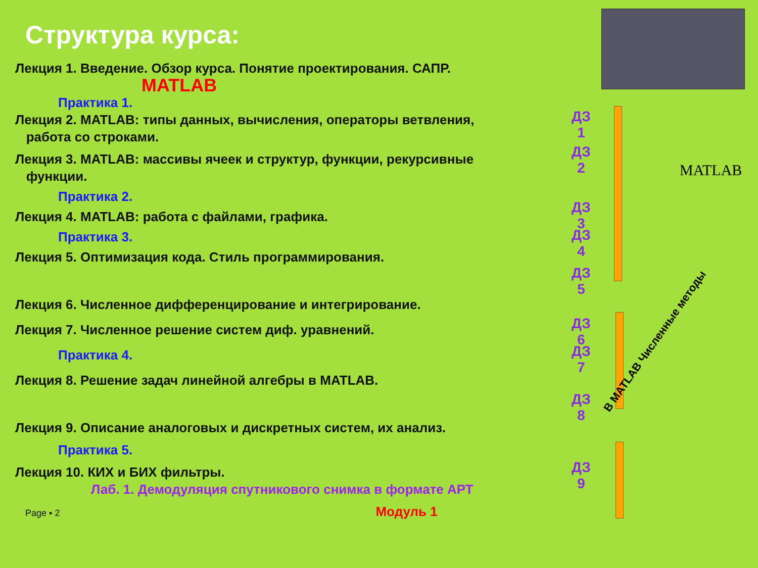Структура курса:
Лекция 1. Введение. Обзор курса. Понятие проектирования. САПР.
MATLAB
Практика 1.
Лекция 2. MATLAB: типы данных, вычисления, операторы ветвления,
работа со строками.
Лекция 3. MATLAB: массивы ячеек и структур, функции, рекурсивные
функции.
Практика 2.
Лекция 4. MATLAB: работа с файлами, графика.
Практика 3.
Лекция 5. Оптимизация кода. Стиль программирования.
Лекция 6. Численное дифференцирование и интегрирование.
Лекция 7. Численное решение систем диф. уравнений.
Практика 4.
Лекция 8. Решение задач линейной алгебры в MATLAB.
Лекция 9. Описание аналоговых и дискретных систем, их анализ.
Практика 5.
Лекция 10. КИХ и БИХ фильтры.
Лаб. 1. Демодуляция спутникового снимка в формате АРТ
Page ▪ 2 Модуль 1
ДЗ 1
ДЗ 2
ДЗ 3
ДЗ 4
ДЗ 5
ДЗ 6
ДЗ 7
ДЗ 8
ДЗ 9
MATLAB
В MATLAB Численные методы